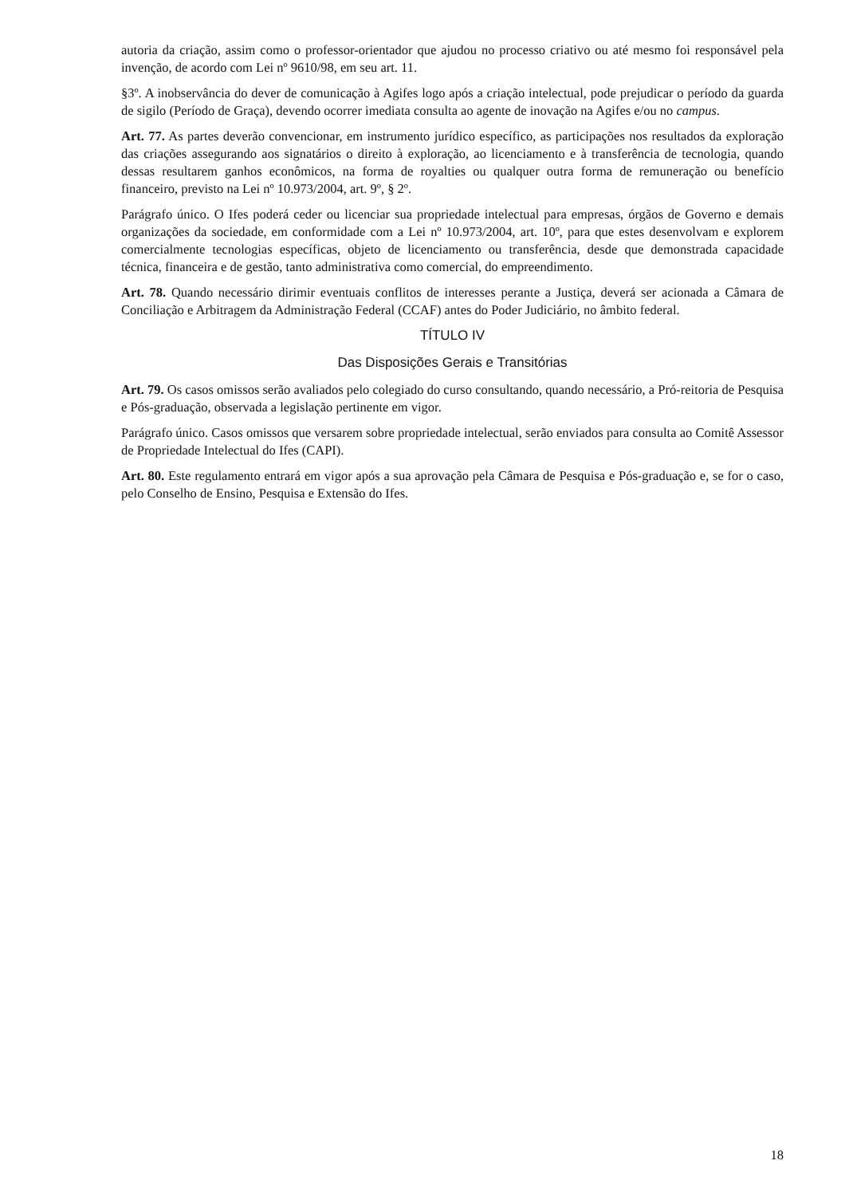autoria da criação, assim como o professor-orientador que ajudou no processo criativo ou até mesmo foi responsável pela invenção, de acordo com Lei nº 9610/98, em seu art. 11.
§3º. A inobservância do dever de comunicação à Agifes logo após a criação intelectual, pode prejudicar o período da guarda de sigilo (Período de Graça), devendo ocorrer imediata consulta ao agente de inovação na Agifes e/ou no campus.
Art. 77. As partes deverão convencionar, em instrumento jurídico específico, as participações nos resultados da exploração das criações assegurando aos signatários o direito à exploração, ao licenciamento e à transferência de tecnologia, quando dessas resultarem ganhos econômicos, na forma de royalties ou qualquer outra forma de remuneração ou benefício financeiro, previsto na Lei nº 10.973/2004, art. 9º, § 2º.
Parágrafo único. O Ifes poderá ceder ou licenciar sua propriedade intelectual para empresas, órgãos de Governo e demais organizações da sociedade, em conformidade com a Lei nº 10.973/2004, art. 10º, para que estes desenvolvam e explorem comercialmente tecnologias específicas, objeto de licenciamento ou transferência, desde que demonstrada capacidade técnica, financeira e de gestão, tanto administrativa como comercial, do empreendimento.
Art. 78. Quando necessário dirimir eventuais conflitos de interesses perante a Justiça, deverá ser acionada a Câmara de Conciliação e Arbitragem da Administração Federal (CCAF) antes do Poder Judiciário, no âmbito federal.
TÍTULO IV
Das Disposições Gerais e Transitórias
Art. 79. Os casos omissos serão avaliados pelo colegiado do curso consultando, quando necessário, a Pró-reitoria de Pesquisa e Pós-graduação, observada a legislação pertinente em vigor.
Parágrafo único. Casos omissos que versarem sobre propriedade intelectual, serão enviados para consulta ao Comitê Assessor de Propriedade Intelectual do Ifes (CAPI).
Art. 80. Este regulamento entrará em vigor após a sua aprovação pela Câmara de Pesquisa e Pós-graduação e, se for o caso, pelo Conselho de Ensino, Pesquisa e Extensão do Ifes.
18